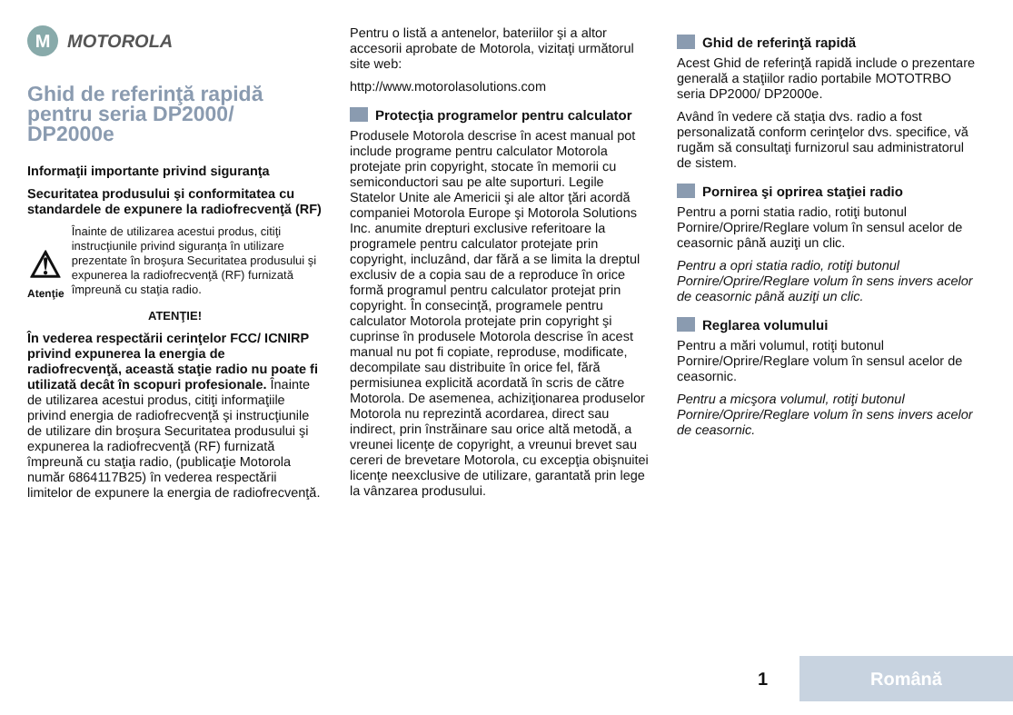M
MOTOROLA
Ghid de referinţă rapidă pentru seria DP2000/ DP2000e
Informaţii importante privind siguranţa
Securitatea produsului şi conformitatea cu standardele de expunere la radiofrecvenţă (RF)
⚠
Atenţie
Înainte de utilizarea acestui produs, citiţi instrucţiunile privind siguranţa în utilizare prezentate în broşura Securitatea produsului şi expunerea la radiofrecvenţă (RF) furnizată împreună cu staţia radio.
ATENŢIE!
În vederea respectării cerinţelor FCC/ ICNIRP privind expunerea la energia de radiofrecvenţă, această staţie radio nu poate fi utilizată decât în scopuri profesionale. Înainte de utilizarea acestui produs, citiţi informaţiile privind energia de radiofrecvenţă şi instrucţiunile de utilizare din broşura Securitatea produsului şi expunerea la radiofrecvenţă (RF) furnizată împreună cu staţia radio, (publicaţie Motorola număr 6864117B25) în vederea respectării limitelor de expunere la energia de radiofrecvenţă.
Pentru o listă a antenelor, bateriilor şi a altor accesorii aprobate de Motorola, vizitaţi următorul site web:
http://www.motorolasolutions.com
Protecţia programelor pentru calculator
Produsele Motorola descrise în acest manual pot include programe pentru calculator Motorola protejate prin copyright, stocate în memorii cu semiconductori sau pe alte suporturi. Legile Statelor Unite ale Americii şi ale altor ţări acordă companiei Motorola Europe şi Motorola Solutions Inc. anumite drepturi exclusive referitoare la programele pentru calculator protejate prin copyright, incluzând, dar fără a se limita la dreptul exclusiv de a copia sau de a reproduce în orice formă programul pentru calculator protejat prin copyright. În consecinţă, programele pentru calculator Motorola protejate prin copyright şi cuprinse în produsele Motorola descrise în acest manual nu pot fi copiate, reproduse, modificate, decompilate sau distribuite în orice fel, fără permisiunea explicită acordată în scris de către Motorola. De asemenea, achiziţionarea produselor Motorola nu reprezintă acordarea, direct sau indirect, prin înstrăinare sau orice altă metodă, a vreunei licenţe de copyright, a vreunui brevet sau cereri de brevetare Motorola, cu excepţia obişnuitei licenţe neexclusive de utilizare, garantată prin lege la vânzarea produsului.
Ghid de referinţă rapidă
Acest Ghid de referinţă rapidă include o prezentare generală a staţiilor radio portabile MOTOTRBO seria DP2000/ DP2000e.
Având în vedere că staţia dvs. radio a fost personalizată conform cerinţelor dvs. specifice, vă rugăm să consultaţi furnizorul sau administratorul de sistem.
Pornirea şi oprirea staţiei radio
Pentru a porni statia radio, rotiţi butonul Pornire/Oprire/Reglare volum în sensul acelor de ceasornic până auziţi un clic.
Pentru a opri statia radio, rotiţi butonul Pornire/Oprire/Reglare volum în sens invers acelor de ceasornic până auziţi un clic.
Reglarea volumului
Pentru a mări volumul, rotiţi butonul Pornire/Oprire/Reglare volum în sensul acelor de ceasornic.
Pentru a micşora volumul, rotiţi butonul Pornire/Oprire/Reglare volum în sens invers acelor de ceasornic.
1 Română